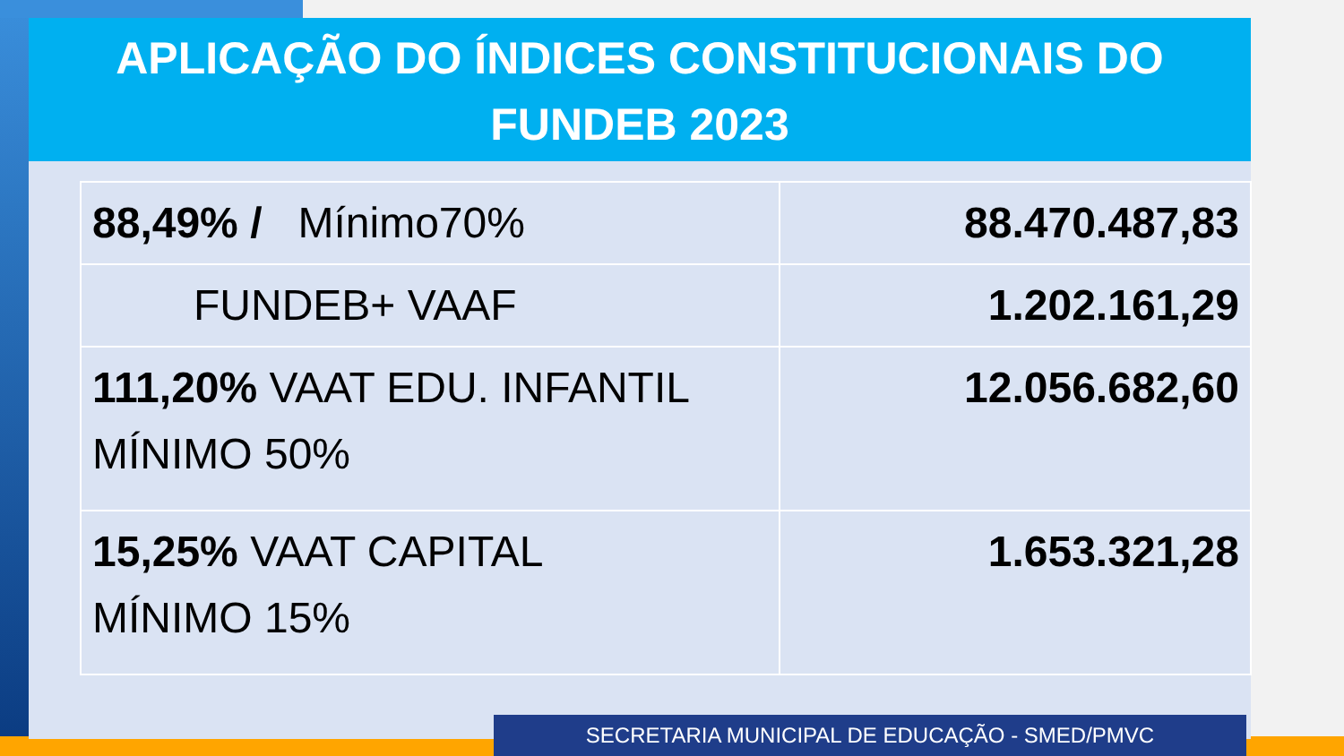APLICAÇÃO DO ÍNDICES CONSTITUCIONAIS DO
FUNDEB 2023
| 88,49% / Mínimo70% | 88.470.487,83 |
| FUNDEB+ VAAF | 1.202.161,29 |
| 111,20% VAAT EDU. INFANTIL MÍNIMO 50% | 12.056.682,60 |
| 15,25% VAAT CAPITAL MÍNIMO 15% | 1.653.321,28 |
SECRETARIA MUNICIPAL DE EDUCAÇÃO - SMED/PMVC